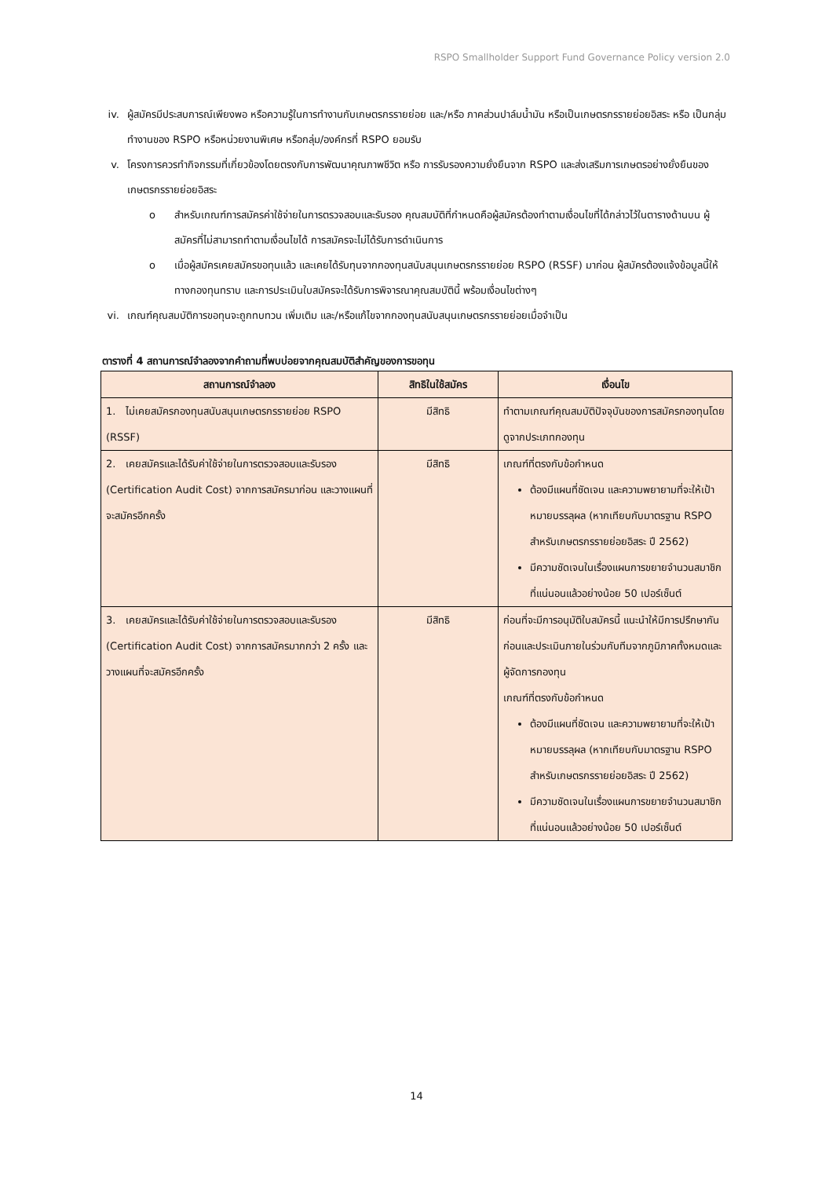RSPO Smallholder Support Fund Governance Policy version 2.0
iv. ผู้สมัครมีประสบการณ์เพียงพอ หรือความรู้ในการทำงานกับเกษตรกรรายย่อย และ/หรือ ภาคส่วนปาล์มน้ำมัน หรือเป็นเกษตรกรรายย่อยอิสระ หรือ เป็นกลุ่มทำงานของ RSPO หรือหน่วยงานพิเศษ หรือกลุ่ม/องค์กรที่ RSPO ยอมรับ
v. โครงการควรทำกิจกรรมที่เกี่ยวข้องโดยตรงกับการพัฒนาคุณภาพชีวิต หรือ การรับรองความยั่งยืนจาก RSPO และส่งเสริมการเกษตรอย่างยั่งยืนของเกษตรกรรายย่อยอิสระ
o สำหรับเกณฑ์การสมัครค่าใช้จ่ายในการตรวจสอบและรับรอง คุณสมบัติที่กำหนดคือผู้สมัครต้องทำตามเงื่อนไขที่ได้กล่าวไว้ในตารางด้านบน ผู้สมัครที่ไม่สามารถทำตามเงื่อนไขได้ การสมัครจะไม่ได้รับการดำเนินการ
o เมื่อผู้สมัครเคยสมัครขอทุนแล้ว และเคยได้รับทุนจากกองทุนสนับสนุนเกษตรกรรายย่อย RSPO (RSSF) มาก่อน ผู้สมัครต้องแจ้งข้อมูลนี้ให้ทางกองทุนทราบ และการประเมินใบสมัครจะได้รับการพิจารณาคุณสมบัตินี้ พร้อมเงื่อนไขต่างๆ
vi. เกณฑ์คุณสมบัติการขอทุนจะถูกทบทวน เพิ่มเติม และ/หรือแก้ไขจากกองทุนสนับสนุนเกษตรกรรายย่อยเมื่อจำเป็น
ตารางที่ 4 สถานการณ์จำลองจากคำถามที่พบบ่อยจากคุณสมบัติสำคัญของการขอทุน
| สถานการณ์จำลอง | สิทธิในใช้สมัคร | เงื่อนไข |
| --- | --- | --- |
| 1. ไม่เคยสมัครกองทุนสนับสนุนเกษตรกรรายย่อย RSPO (RSSF) | มีสิทธิ | ทำตามเกณฑ์คุณสมบัติปัจจุบันของการสมัครกองทุนโดยดูจากประเภทกองทุน |
| 2. เคยสมัครและได้รับค่าใช้จ่ายในการตรวจสอบและรับรอง (Certification Audit Cost) จากการสมัครมาก่อน และวางแผนที่จะสมัครอีกครั้ง | มีสิทธิ | เกณฑ์ที่ตรงกับข้อกำหนด ต้องมีแผนที่ชัดเจน และความพยายามที่จะให้เป้าหมายบรรลุผล (หากเทียบกับมาตรฐาน RSPO สำหรับเกษตรกรรายย่อยอิสระ ปี 2562) มีความชัดเจนในเรื่องแผนการขยายจำนวนสมาชิกที่แน่นอนแล้วอย่างน้อย 50 เปอร์เซ็นต์ |
| 3. เคยสมัครและได้รับค่าใช้จ่ายในการตรวจสอบและรับรอง (Certification Audit Cost) จากการสมัครมากกว่า 2 ครั้ง และวางแผนที่จะสมัครอีกครั้ง | มีสิทธิ | ก่อนที่จะมีการอนุมัติใบสมัครนี้ แนะนำให้มีการปรึกษากันก่อนและประเมินภายในร่วมกับทีมจากภูมิภาคทั้งหมดและผู้จัดการกองทุน เกณฑ์ที่ตรงกับข้อกำหนด ต้องมีแผนที่ชัดเจน และความพยายามที่จะให้เป้าหมายบรรลุผล (หากเทียบกับมาตรฐาน RSPO สำหรับเกษตรกรรายย่อยอิสระ ปี 2562) มีความชัดเจนในเรื่องแผนการขยายจำนวนสมาชิกที่แน่นอนแล้วอย่างน้อย 50 เปอร์เซ็นต์ |
14